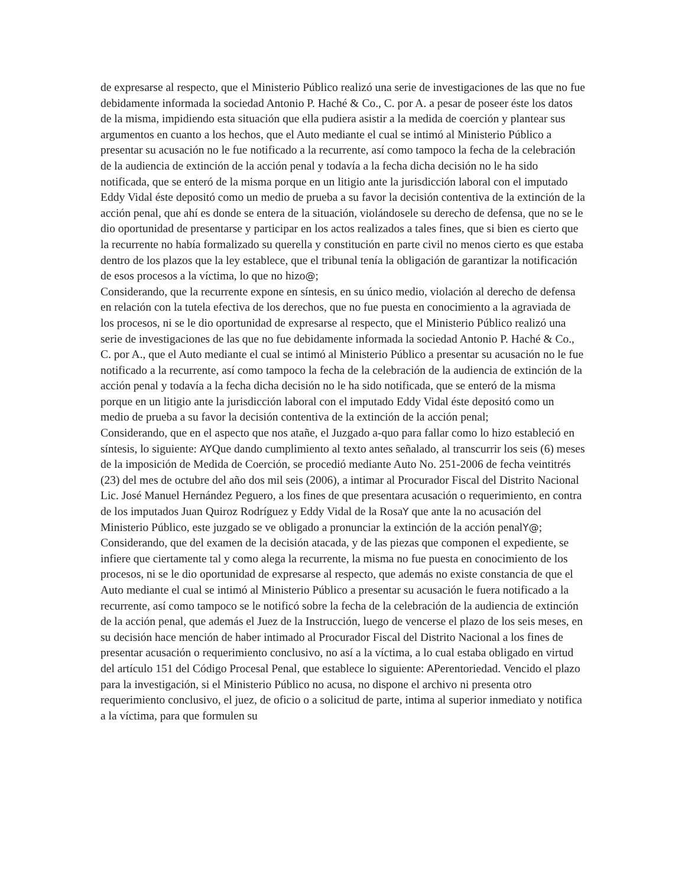de expresarse al respecto, que el Ministerio Público realizó una serie de investigaciones de las que no fue debidamente informada la sociedad Antonio P. Haché & Co., C. por A. a pesar de poseer éste los datos de la misma, impidiendo esta situación que ella pudiera asistir a la medida de coerción y plantear sus argumentos en cuanto a los hechos, que el Auto mediante el cual se intimó al Ministerio Público a presentar su acusación no le fue notificado a la recurrente, así como tampoco la fecha de la celebración de la audiencia de extinción de la acción penal y todavía a la fecha dicha decisión no le ha sido notificada, que se enteró de la misma porque en un litigio ante la jurisdicción laboral con el imputado Eddy Vidal éste depositó como un medio de prueba a su favor la decisión contentiva de la extinción de la acción penal, que ahí es donde se entera de la situación, violándosele su derecho de defensa, que no se le dio oportunidad de presentarse y participar en los actos realizados a tales fines, que si bien es cierto que la recurrente no había formalizado su querella y constitución en parte civil no menos cierto es que estaba dentro de los plazos que la ley establece, que el tribunal tenía la obligación de garantizar la notificación de esos procesos a la víctima, lo que no hizo@;
Considerando, que la recurrente expone en síntesis, en su único medio, violación al derecho de defensa en relación con la tutela efectiva de los derechos, que no fue puesta en conocimiento a la agraviada de los procesos, ni se le dio oportunidad de expresarse al respecto, que el Ministerio Público realizó una serie de investigaciones de las que no fue debidamente informada la sociedad Antonio P. Haché & Co., C. por A., que el Auto mediante el cual se intimó al Ministerio Público a presentar su acusación no le fue notificado a la recurrente, así como tampoco la fecha de la celebración de la audiencia de extinción de la acción penal y todavía a la fecha dicha decisión no le ha sido notificada, que se enteró de la misma porque en un litigio ante la jurisdicción laboral con el imputado Eddy Vidal éste depositó como un medio de prueba a su favor la decisión contentiva de la extinción de la acción penal;
Considerando, que en el aspecto que nos atañe, el Juzgado a-quo para fallar como lo hizo estableció en síntesis, lo siguiente: AYQue dando cumplimiento al texto antes señalado, al transcurrir los seis (6) meses de la imposición de Medida de Coerción, se procedió mediante Auto No. 251-2006 de fecha veintitrés (23) del mes de octubre del año dos mil seis (2006), a intimar al Procurador Fiscal del Distrito Nacional Lic. José Manuel Hernández Peguero, a los fines de que presentara acusación o requerimiento, en contra de los imputados Juan Quiroz Rodríguez y Eddy Vidal de la RosaY que ante la no acusación del Ministerio Público, este juzgado se ve obligado a pronunciar la extinción de la acción penalY@;
Considerando, que del examen de la decisión atacada, y de las piezas que componen el expediente, se infiere que ciertamente tal y como alega la recurrente, la misma no fue puesta en conocimiento de los procesos, ni se le dio oportunidad de expresarse al respecto, que además no existe constancia de que el Auto mediante el cual se intimó al Ministerio Público a presentar su acusación le fuera notificado a la recurrente, así como tampoco se le notificó sobre la fecha de la celebración de la audiencia de extinción de la acción penal, que además el Juez de la Instrucción, luego de vencerse el plazo de los seis meses, en su decisión hace mención de haber intimado al Procurador Fiscal del Distrito Nacional a los fines de presentar acusación o requerimiento conclusivo, no así a la víctima, a lo cual estaba obligado en virtud del artículo 151 del Código Procesal Penal, que establece lo siguiente: APerentoriedad. Vencido el plazo para la investigación, si el Ministerio Público no acusa, no dispone el archivo ni presenta otro requerimiento conclusivo, el juez, de oficio o a solicitud de parte, intima al superior inmediato y notifica a la víctima, para que formulen su